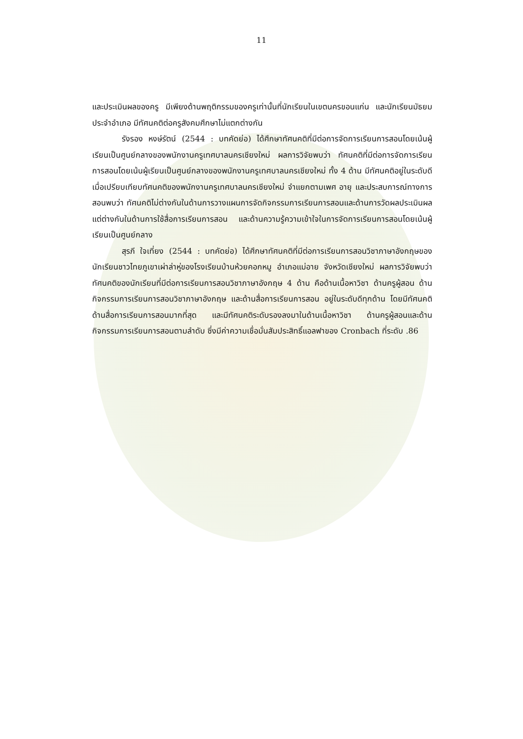11
และประเมินผลของครู มีเพียงด้านพฤติกรรมของครูเท่านั้นที่นักเรียนในเขตนครขอนแก่น และนักเรียนมัธยมประจำอำเภอ มีทัศนคติต่อครูสังคมศึกษาไม่แตกต่างกัน
รังรอง หงษ์รัตน์ (2544 : บทคัดย่อ) ได้ศึกษาทัศนคติที่มีต่อการจัดการเรียนการสอนโดยเน้นผู้เรียนเป็นศูนย์กลางของพนักงานครูเทศบาลนครเชียงใหม่ ผลการวิจัยพบว่า ทัศนคติที่มีต่อการจัดการเรียนการสอนโดยเน้นผู้เรียนเป็นศูนย์กลางของพนักงานครูเทศบาลนครเชียงใหม่ ทั้ง 4 ด้าน มีทัศนคติอยู่ในระดับดี เมื่อเปรียบเทียบทัศนคติของพนักงานครูเทศบาลนครเชียงใหม่ จำแยกตามเพศ อายุ และประสบการณ์ทางการสอนพบว่า ทัศนคติไม่ต่างกันในด้านการวางแผนการจัดกิจกรรมการเรียนการสอนและด้านการวัดผลประเมินผล แต่ต่างกันในด้านการใช้สื่อการเรียนการสอน และด้านความรู้ความเข้าใจในการจัดการเรียนการสอนโดยเน้นผู้เรียนเป็นศูนย์กลาง
สุรภี ใจเที่ยง (2544 : บทคัดย่อ) ได้ศึกษาทัศนคติที่มีต่อการเรียนการสอนวิชาภาษาอังกฤษของนักเรียนชาวไทยภูเขาเผ่าล่าหู่ของโรงเรียนบ้านห้วยคอกหมู อำเภอแม่อาย จังหวัดเชียงใหม่ ผลการวิจัยพบว่า ทัศนคติของนักเรียนที่มีต่อการเรียนการสอนวิชาภาษาอังกฤษ 4 ด้าน คือด้านเนื้อหาวิชา ด้านครูผู้สอน ด้านกิจกรรมการเรียนการสอนวิชาภาษาอังกฤษ และด้านสื่อการเรียนการสอน อยู่ในระดับดีทุกด้าน โดยมีทัศนคติด้านสื่อการเรียนการสอนมากที่สุด และมีทัศนคติระดับรองลงมาในด้านเนื้อหาวิชา ด้านครูผู้สอนและด้านกิจกรรมการเรียนการสอนตามลำดับ ซึ่งมีค่าความเชื่อมั่นสัมประสิทธิ์แอลฟาของ Cronbach ที่ระดับ .86